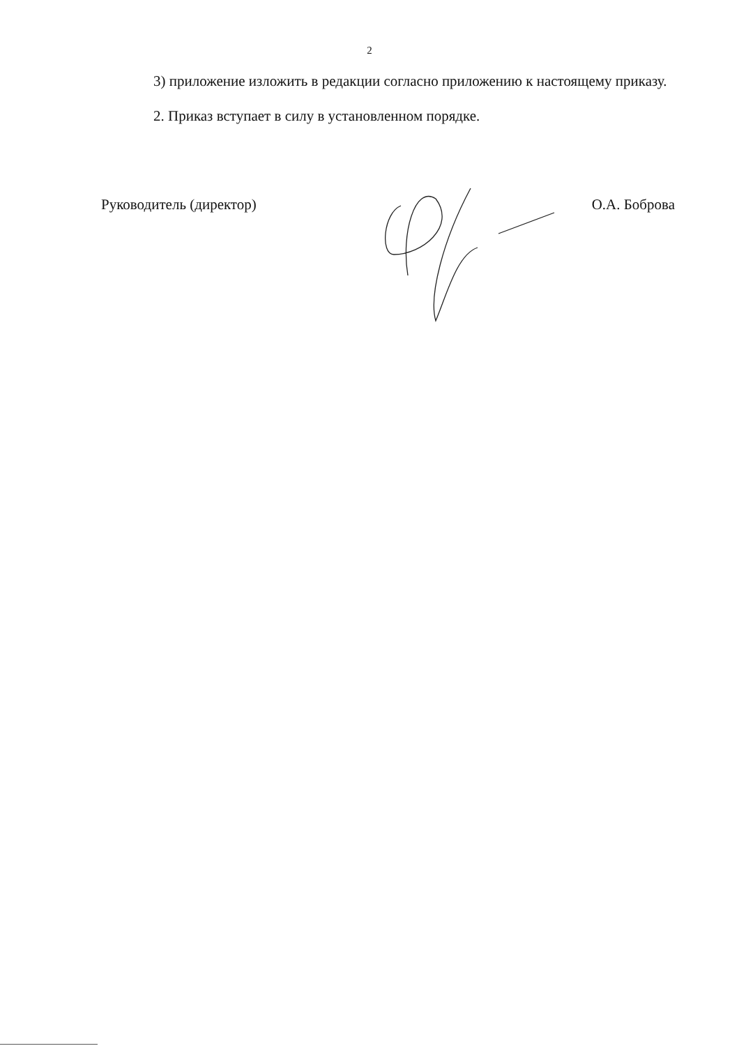2
3) приложение изложить в редакции согласно приложению к настоящему приказу.
2. Приказ вступает в силу в установленном порядке.
Руководитель (директор) О.А. Боброва